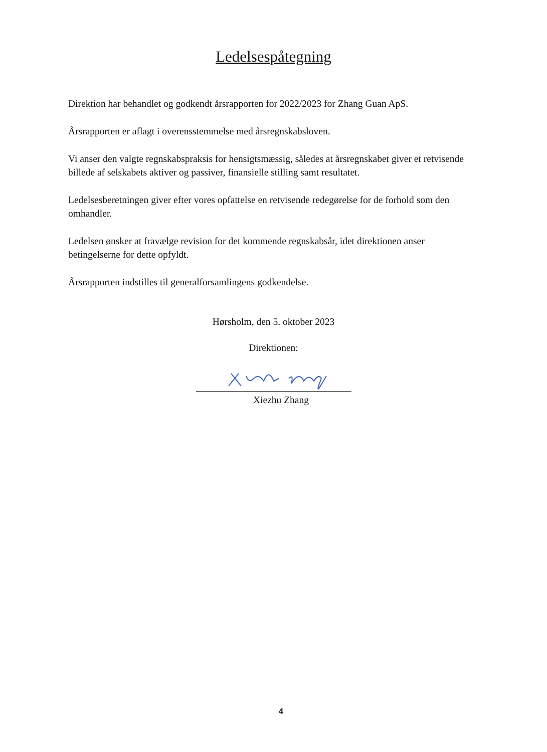Ledelsespåtegning
Direktion har behandlet og godkendt årsrapporten for 2022/2023 for Zhang Guan ApS.
Årsrapporten er aflagt i overensstemmelse med årsregnskabsloven.
Vi anser den valgte regnskabspraksis for hensigtsmæssig, således at årsregnskabet giver et retvisende billede af selskabets aktiver og passiver, finansielle stilling samt resultatet.
Ledelsesberetningen giver efter vores opfattelse en retvisende redegørelse for de forhold som den omhandler.
Ledelsen ønsker at fravælge revision for det kommende regnskabsår, idet direktionen anser betingelserne for dette opfyldt.
Årsrapporten indstilles til generalforsamlingens godkendelse.
Hørsholm, den 5. oktober 2023
Direktionen:
Xiezhu Zhang
4